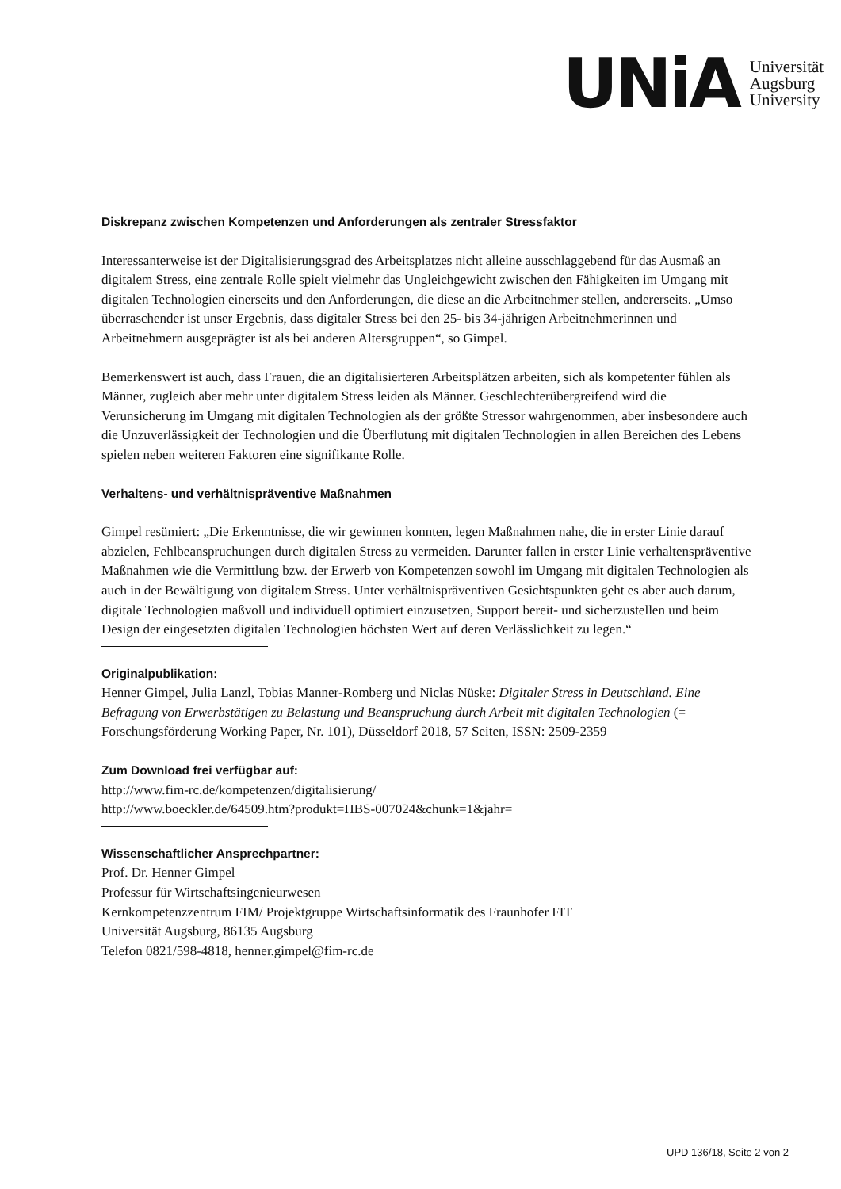UNiA
Universität
Augsburg
University
Diskrepanz zwischen Kompetenzen und Anforderungen als zentraler Stressfaktor
Interessanterweise ist der Digitalisierungsgrad des Arbeitsplatzes nicht alleine ausschlaggebend für das Ausmaß an digitalem Stress, eine zentrale Rolle spielt vielmehr das Ungleichgewicht zwischen den Fähigkeiten im Umgang mit digitalen Technologien einerseits und den Anforderungen, die diese an die Arbeitnehmer stellen, andererseits. „Umso überraschender ist unser Ergebnis, dass digitaler Stress bei den 25- bis 34-jährigen Arbeitnehmerinnen und Arbeitnehmern ausgeprägter ist als bei anderen Altersgruppen“, so Gimpel.
Bemerkenswert ist auch, dass Frauen, die an digitalisierteren Arbeitsplätzen arbeiten, sich als kompetenter fühlen als Männer, zugleich aber mehr unter digitalem Stress leiden als Männer. Geschlechterübergreifend wird die Verunsicherung im Umgang mit digitalen Technologien als der größte Stressor wahrgenommen, aber insbesondere auch die Unzuverlässigkeit der Technologien und die Überflutung mit digitalen Technologien in allen Bereichen des Lebens spielen neben weiteren Faktoren eine signifikante Rolle.
Verhaltens- und verhältnispräventive Maßnahmen
Gimpel resümiert: „Die Erkenntnisse, die wir gewinnen konnten, legen Maßnahmen nahe, die in erster Linie darauf abzielen, Fehlbeanspruchungen durch digitalen Stress zu vermeiden. Darunter fallen in erster Linie verhaltenspräventive Maßnahmen wie die Vermittlung bzw. der Erwerb von Kompetenzen sowohl im Umgang mit digitalen Technologien als auch in der Bewältigung von digitalem Stress. Unter verhältnispräventiven Gesichtspunkten geht es aber auch darum, digitale Technologien maßvoll und individuell optimiert einzusetzen, Support bereit- und sicherzustellen und beim Design der eingesetzten digitalen Technologien höchsten Wert auf deren Verlässlichkeit zu legen.“
Originalpublikation:
Henner Gimpel, Julia Lanzl, Tobias Manner-Romberg und Niclas Nüske: Digitaler Stress in Deutschland. Eine Befragung von Erwerbstätigen zu Belastung und Beanspruchung durch Arbeit mit digitalen Technologien (= Forschungsförderung Working Paper, Nr. 101), Düsseldorf 2018, 57 Seiten, ISSN: 2509-2359
Zum Download frei verfügbar auf:
http://www.fim-rc.de/kompetenzen/digitalisierung/
http://www.boeckler.de/64509.htm?produkt=HBS-007024&chunk=1&jahr=
Wissenschaftlicher Ansprechpartner:
Prof. Dr. Henner Gimpel
Professur für Wirtschaftsingenieurwesen
Kernkompetenzzentrum FIM/ Projektgruppe Wirtschaftsinformatik des Fraunhofer FIT
Universität Augsburg, 86135 Augsburg
Telefon 0821/598-4818, henner.gimpel@fim-rc.de
UPD 136/18, Seite 2 von 2